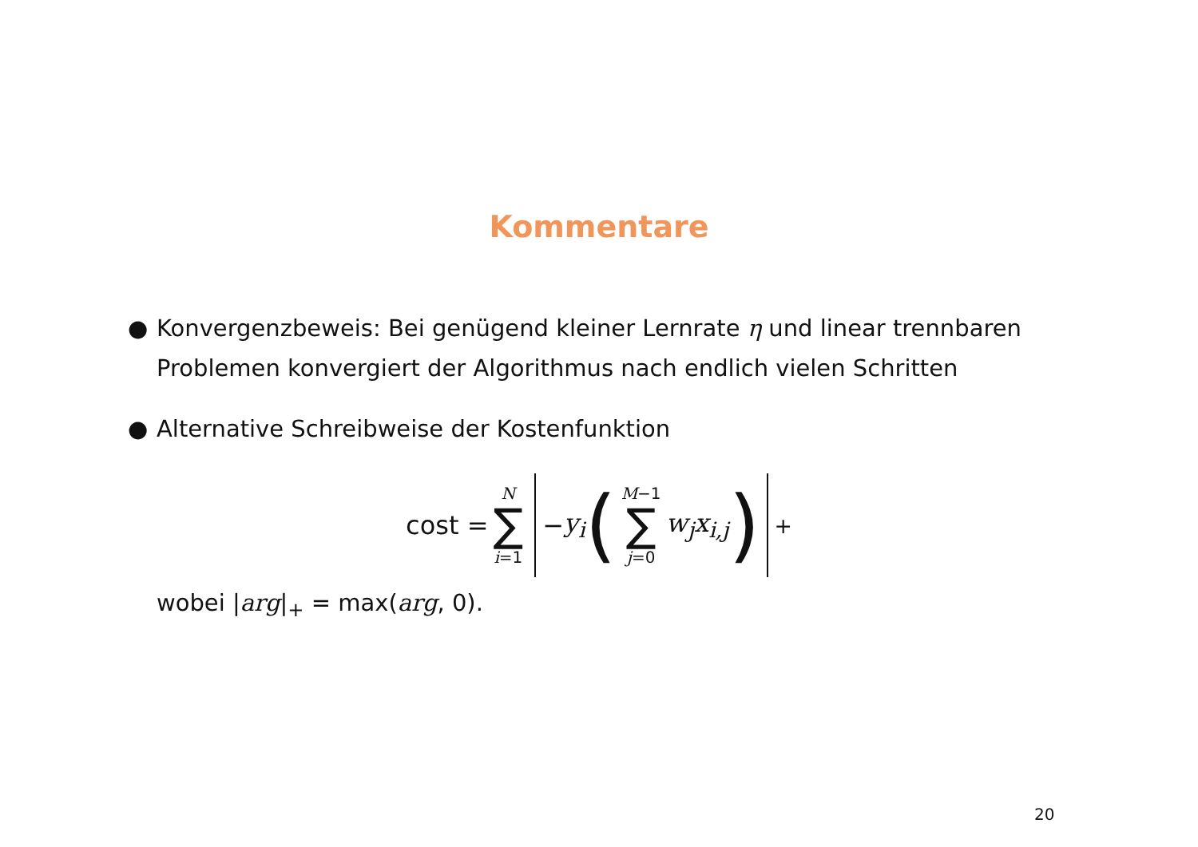Kommentare
● Konvergenzbeweis: Bei genügend kleiner Lernrate η und linear trennbaren Problemen konvergiert der Algorithmus nach endlich vielen Schritten
● Alternative Schreibweise der Kostenfunktion
cost = N ∑ i=1 − y<sub>i</sub> (M−1 ∑ j=0 w<sub>j</sub>x<sub>i,j</sub>)<sub>+</sub>
wobei |arg|<sub>+</sub> = max(arg, 0).
20